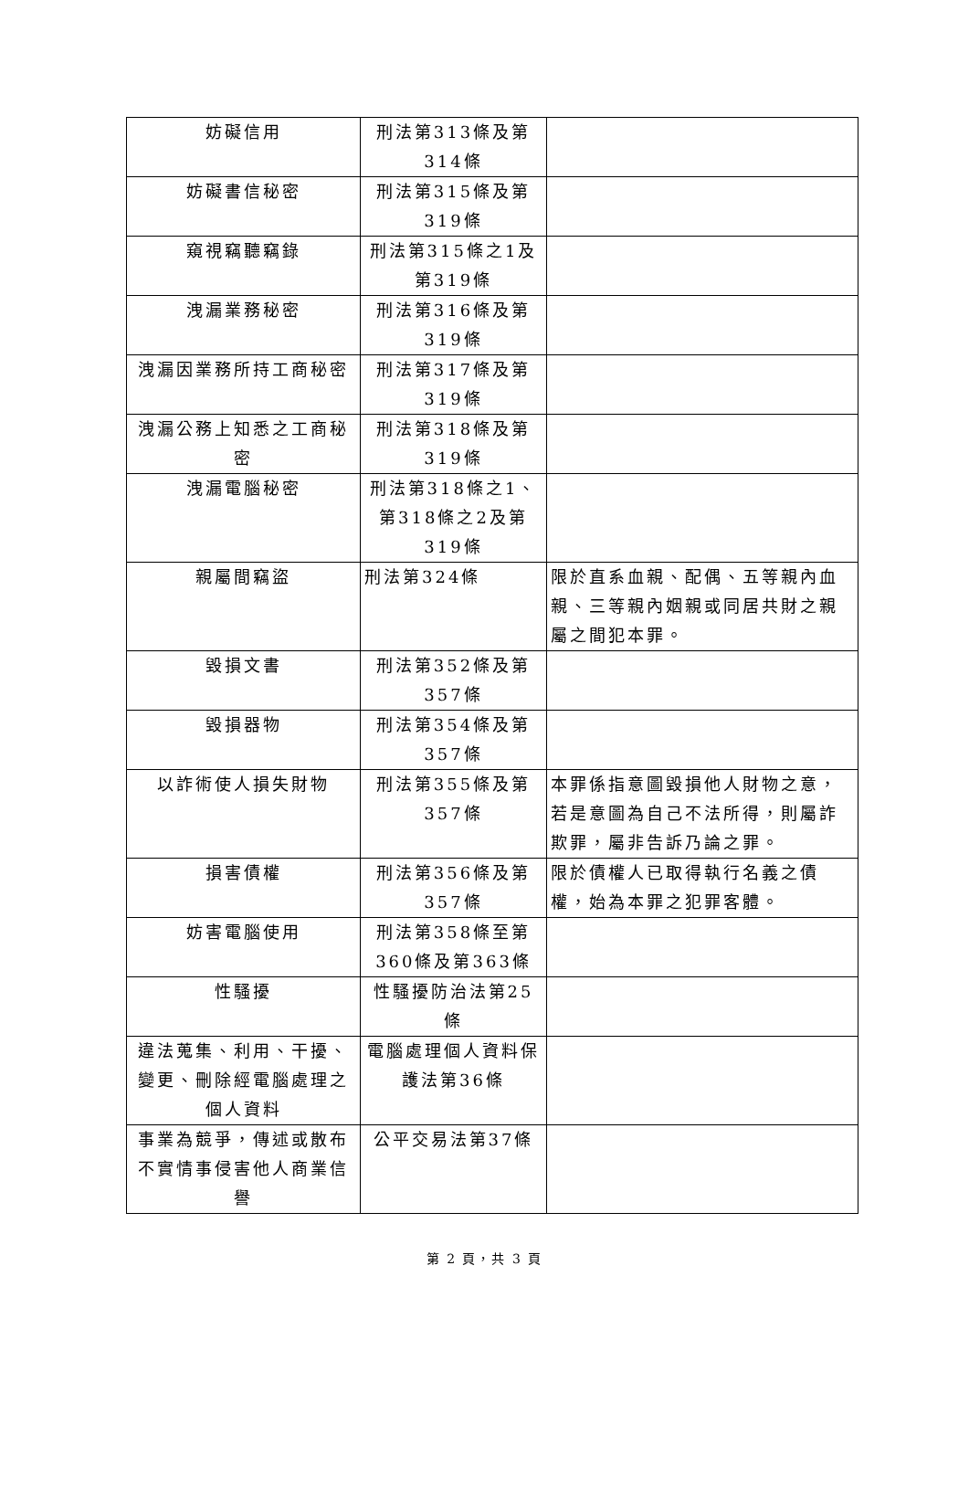| 妨礙信用 | 刑法第313條及第314條 | |
| 妨礙書信秘密 | 刑法第315條及第319條 | |
| 窺視竊聽竊錄 | 刑法第315條之1及第319條 | |
| 洩漏業務秘密 | 刑法第316條及第319條 | |
| 洩漏因業務所持工商秘密 | 刑法第317條及第319條 | |
| 洩漏公務上知悉之工商秘密 | 刑法第318條及第319條 | |
| 洩漏電腦秘密 | 刑法第318條之1、第318條之2及第319條 | |
| 親屬間竊盜 | 刑法第324條 | 限於直系血親、配偶、五等親內血親、三等親內姻親或同居共財之親屬之間犯本罪。 |
| 毀損文書 | 刑法第352條及第357條 | |
| 毀損器物 | 刑法第354條及第357條 | |
| 以詐術使人損失財物 | 刑法第355條及第357條 | 本罪係指意圖毀損他人財物之意，若是意圖為自己不法所得，則屬詐欺罪，屬非告訴乃論之罪。 |
| 損害債權 | 刑法第356條及第357條 | 限於債權人已取得執行名義之債權，始為本罪之犯罪客體。 |
| 妨害電腦使用 | 刑法第358條至第360條及第363條 | |
| 性騷擾 | 性騷擾防治法第25條 | |
| 違法蒐集、利用、干擾、變更、刪除經電腦處理之個人資料 | 電腦處理個人資料保護法第36條 | |
| 事業為競爭，傳述或散布不實情事侵害他人商業信譽 | 公平交易法第37條 | |
第 2 頁，共 3 頁